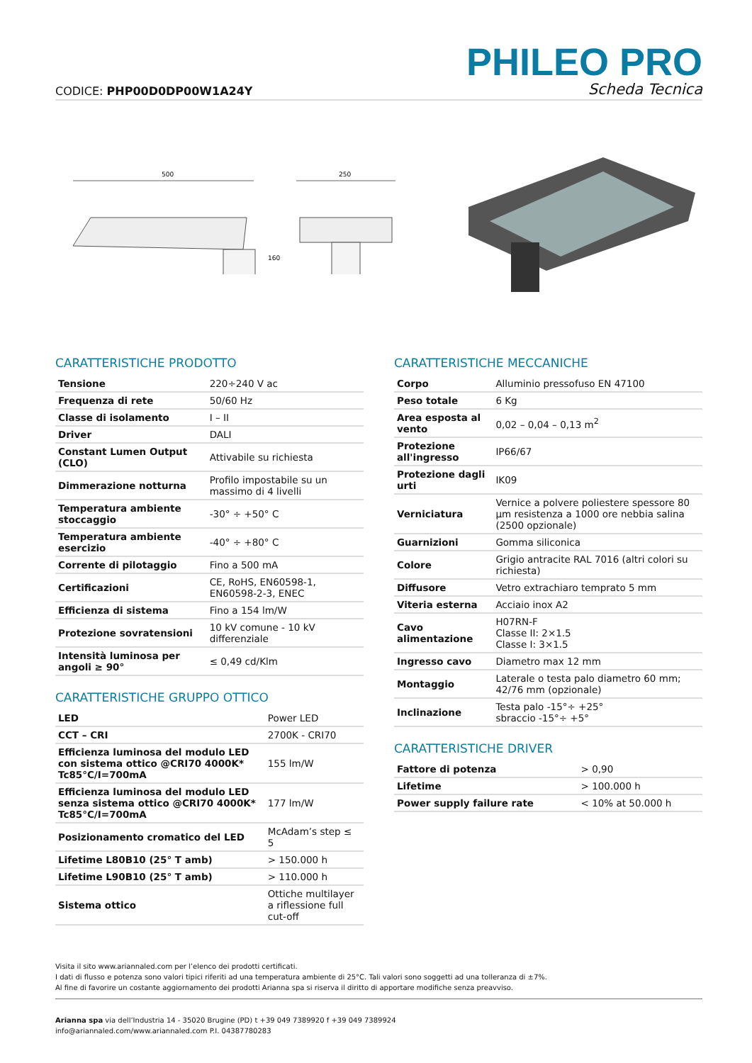CODICE: PHP00D0DP00W1A24Y
PHILEO PRO
Scheda Tecnica
500
250
160
CARATTERISTICHE PRODOTTO
| Tensione | 220÷240 V ac |
| Frequenza di rete | 50/60 Hz |
| Classe di isolamento | I – II |
| Driver | DALI |
| Constant Lumen Output (CLO) | Attivabile su richiesta |
| Dimmerazione notturna | Profilo impostabile su un massimo di 4 livelli |
| Temperatura ambiente stoccaggio | -30° ÷ +50° C |
| Temperatura ambiente esercizio | -40° ÷ +80° C |
| Corrente di pilotaggio | Fino a 500 mA |
| Certificazioni | CE, RoHS, EN60598-1, EN60598-2-3, ENEC |
| Efficienza di sistema | Fino a 154 lm/W |
| Protezione sovratensioni | 10 kV comune - 10 kV differenziale |
| Intensità luminosa per angoli ≥ 90° | ≤ 0,49 cd/Klm |
CARATTERISTICHE GRUPPO OTTICO
| LED | Power LED |
| CCT – CRI | 2700K - CRI70 |
| Efficienza luminosa del modulo LED con sistema ottico @CRI70 4000K* Tc85°C/I=700mA | 155 lm/W |
| Efficienza luminosa del modulo LED senza sistema ottico @CRI70 4000K* Tc85°C/I=700mA | 177 lm/W |
| Posizionamento cromatico del LED | McAdam’s step ≤ 5 |
| Lifetime L80B10 (25° T amb) | > 150.000 h |
| Lifetime L90B10 (25° T amb) | > 110.000 h |
| Sistema ottico | Ottiche multilayer a riflessione full cut-off |
CARATTERISTICHE MECCANICHE
| Corpo | Alluminio pressofuso EN 47100 |
| Peso totale | 6 Kg |
| Area esposta al vento | 0,02 – 0,04 – 0,13 m<sup>2</sup> |
| Protezione all'ingresso | IP66/67 |
| Protezione dagli urti | IK09 |
| Verniciatura | Vernice a polvere poliestere spessore 80 µm resistenza a 1000 ore nebbia salina (2500 opzionale) |
| Guarnizioni | Gomma siliconica |
| Colore | Grigio antracite RAL 7016 (altri colori su richiesta) |
| Diffusore | Vetro extrachiaro temprato 5 mm |
| Viteria esterna | Acciaio inox A2 |
| Cavo alimentazione | H07RN-F Classe II: 2×1.5 Classe I: 3×1.5 |
| Ingresso cavo | Diametro max 12 mm |
| Montaggio | Laterale o testa palo diametro 60 mm; 42/76 mm (opzionale) |
| Inclinazione | Testa palo -15°÷ +25° sbraccio -15°÷ +5° |
CARATTERISTICHE DRIVER
| Fattore di potenza | > 0,90 |
| Lifetime | > 100.000 h |
| Power supply failure rate | < 10% at 50.000 h |
Visita il sito www.ariannaled.com per l’elenco dei prodotti certificati.
I dati di flusso e potenza sono valori tipici riferiti ad una temperatura ambiente di 25°C. Tali valori sono soggetti ad una tolleranza di ±7%.
Al fine di favorire un costante aggiornamento dei prodotti Arianna spa si riserva il diritto di apportare modifiche senza preavviso.
Arianna spa via dell’Industria 14 - 35020 Brugine (PD) t +39 049 7389920 f +39 049 7389924
info@ariannaled.com/www.ariannaled.com P.I. 04387780283